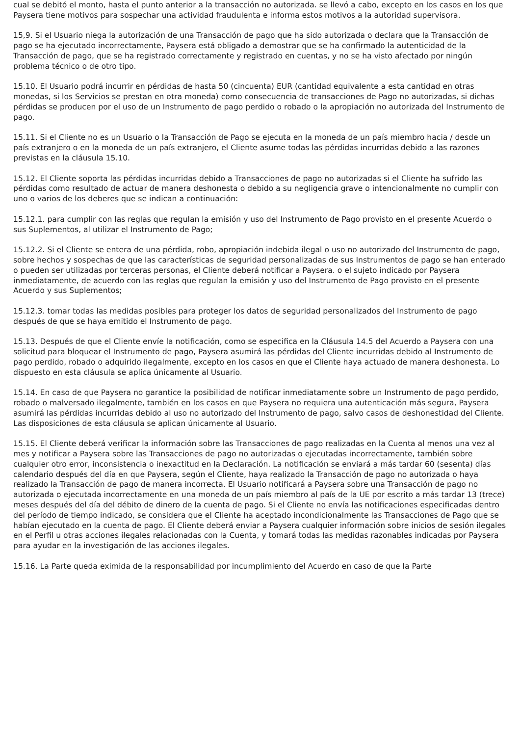cual se debitó el monto, hasta el punto anterior a la transacción no autorizada. se llevó a cabo, excepto en los casos en los que Paysera tiene motivos para sospechar una actividad fraudulenta e informa estos motivos a la autoridad supervisora.
15,9. Si el Usuario niega la autorización de una Transacción de pago que ha sido autorizada o declara que la Transacción de pago se ha ejecutado incorrectamente, Paysera está obligado a demostrar que se ha confirmado la autenticidad de la Transacción de pago, que se ha registrado correctamente y registrado en cuentas, y no se ha visto afectado por ningún problema técnico o de otro tipo.
15.10. El Usuario podrá incurrir en pérdidas de hasta 50 (cincuenta) EUR (cantidad equivalente a esta cantidad en otras monedas, si los Servicios se prestan en otra moneda) como consecuencia de transacciones de Pago no autorizadas, si dichas pérdidas se producen por el uso de un Instrumento de pago perdido o robado o la apropiación no autorizada del Instrumento de pago.
15.11. Si el Cliente no es un Usuario o la Transacción de Pago se ejecuta en la moneda de un país miembro hacia / desde un país extranjero o en la moneda de un país extranjero, el Cliente asume todas las pérdidas incurridas debido a las razones previstas en la cláusula 15.10.
15.12. El Cliente soporta las pérdidas incurridas debido a Transacciones de pago no autorizadas si el Cliente ha sufrido las pérdidas como resultado de actuar de manera deshonesta o debido a su negligencia grave o intencionalmente no cumplir con uno o varios de los deberes que se indican a continuación:
15.12.1. para cumplir con las reglas que regulan la emisión y uso del Instrumento de Pago provisto en el presente Acuerdo o sus Suplementos, al utilizar el Instrumento de Pago;
15.12.2. Si el Cliente se entera de una pérdida, robo, apropiación indebida ilegal o uso no autorizado del Instrumento de pago, sobre hechos y sospechas de que las características de seguridad personalizadas de sus Instrumentos de pago se han enterado o pueden ser utilizadas por terceras personas, el Cliente deberá notificar a Paysera. o el sujeto indicado por Paysera inmediatamente, de acuerdo con las reglas que regulan la emisión y uso del Instrumento de Pago provisto en el presente Acuerdo y sus Suplementos;
15.12.3. tomar todas las medidas posibles para proteger los datos de seguridad personalizados del Instrumento de pago después de que se haya emitido el Instrumento de pago.
15.13. Después de que el Cliente envíe la notificación, como se especifica en la Cláusula 14.5 del Acuerdo a Paysera con una solicitud para bloquear el Instrumento de pago, Paysera asumirá las pérdidas del Cliente incurridas debido al Instrumento de pago perdido, robado o adquirido ilegalmente, excepto en los casos en que el Cliente haya actuado de manera deshonesta. Lo dispuesto en esta cláusula se aplica únicamente al Usuario.
15.14. En caso de que Paysera no garantice la posibilidad de notificar inmediatamente sobre un Instrumento de pago perdido, robado o malversado ilegalmente, también en los casos en que Paysera no requiera una autenticación más segura, Paysera asumirá las pérdidas incurridas debido al uso no autorizado del Instrumento de pago, salvo casos de deshonestidad del Cliente. Las disposiciones de esta cláusula se aplican únicamente al Usuario.
15.15. El Cliente deberá verificar la información sobre las Transacciones de pago realizadas en la Cuenta al menos una vez al mes y notificar a Paysera sobre las Transacciones de pago no autorizadas o ejecutadas incorrectamente, también sobre cualquier otro error, inconsistencia o inexactitud en la Declaración. La notificación se enviará a más tardar 60 (sesenta) días calendario después del día en que Paysera, según el Cliente, haya realizado la Transacción de pago no autorizada o haya realizado la Transacción de pago de manera incorrecta. El Usuario notificará a Paysera sobre una Transacción de pago no autorizada o ejecutada incorrectamente en una moneda de un país miembro al país de la UE por escrito a más tardar 13 (trece) meses después del día del débito de dinero de la cuenta de pago. Si el Cliente no envía las notificaciones especificadas dentro del período de tiempo indicado, se considera que el Cliente ha aceptado incondicionalmente las Transacciones de Pago que se habían ejecutado en la cuenta de pago. El Cliente deberá enviar a Paysera cualquier información sobre inicios de sesión ilegales en el Perfil u otras acciones ilegales relacionadas con la Cuenta, y tomará todas las medidas razonables indicadas por Paysera para ayudar en la investigación de las acciones ilegales.
15.16. La Parte queda eximida de la responsabilidad por incumplimiento del Acuerdo en caso de que la Parte